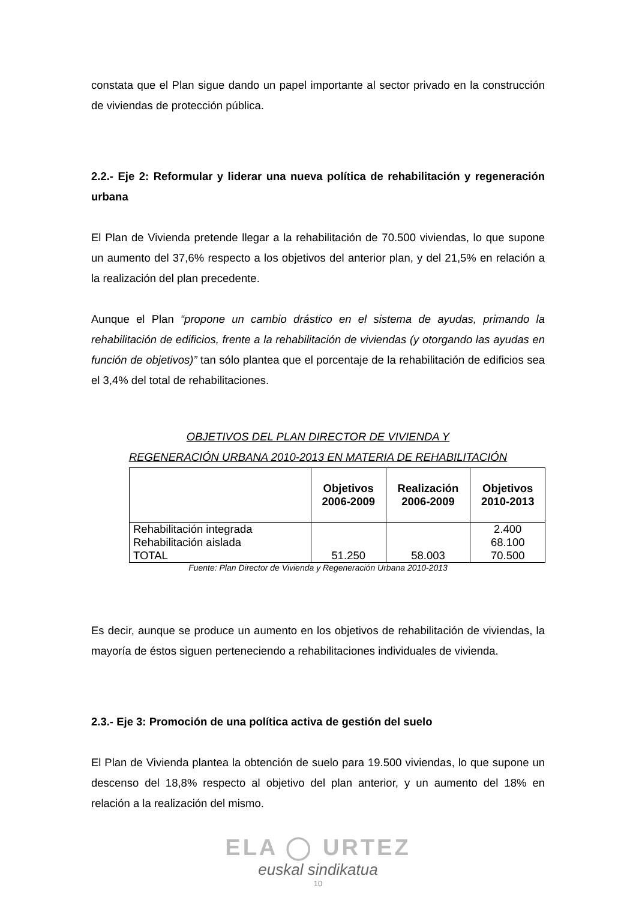constata que el Plan sigue dando un papel importante al sector privado en la construcción de viviendas de protección pública.
2.2.- Eje 2: Reformular y liderar una nueva política de rehabilitación y regeneración urbana
El Plan de Vivienda pretende llegar a la rehabilitación de 70.500 viviendas, lo que supone un aumento del 37,6% respecto a los objetivos del anterior plan, y del 21,5% en relación a la realización del plan precedente.
Aunque el Plan “propone un cambio drástico en el sistema de ayudas, primando la rehabilitación de edificios, frente a la rehabilitación de viviendas (y otorgando las ayudas en función de objetivos)” tan sólo plantea que el porcentaje de la rehabilitación de edificios sea el 3,4% del total de rehabilitaciones.
OBJETIVOS DEL PLAN DIRECTOR DE VIVIENDA Y
REGENERACIÓN URBANA 2010-2013 EN MATERIA DE REHABILITACIÓN
| | Objetivos 2006-2009 | Realización 2006-2009 | Objetivos 2010-2013 |
| --- | --- | --- | --- |
| Rehabilitación integrada Rehabilitación aislada TOTAL | 51.250 | 58.003 | 2.400 68.100 70.500 |
Fuente: Plan Director de Vivienda y Regeneración Urbana 2010-2013
Es decir, aunque se produce un aumento en los objetivos de rehabilitación de viviendas, la mayoría de éstos siguen perteneciendo a rehabilitaciones individuales de vivienda.
2.3.- Eje 3: Promoción de una política activa de gestión del suelo
El Plan de Vivienda plantea la obtención de suelo para 19.500 viviendas, lo que supone un descenso del 18,8% respecto al objetivo del plan anterior, y un aumento del 18% en relación a la realización del mismo.
ELA ◯ URTEZ
euskal sindikatua
10